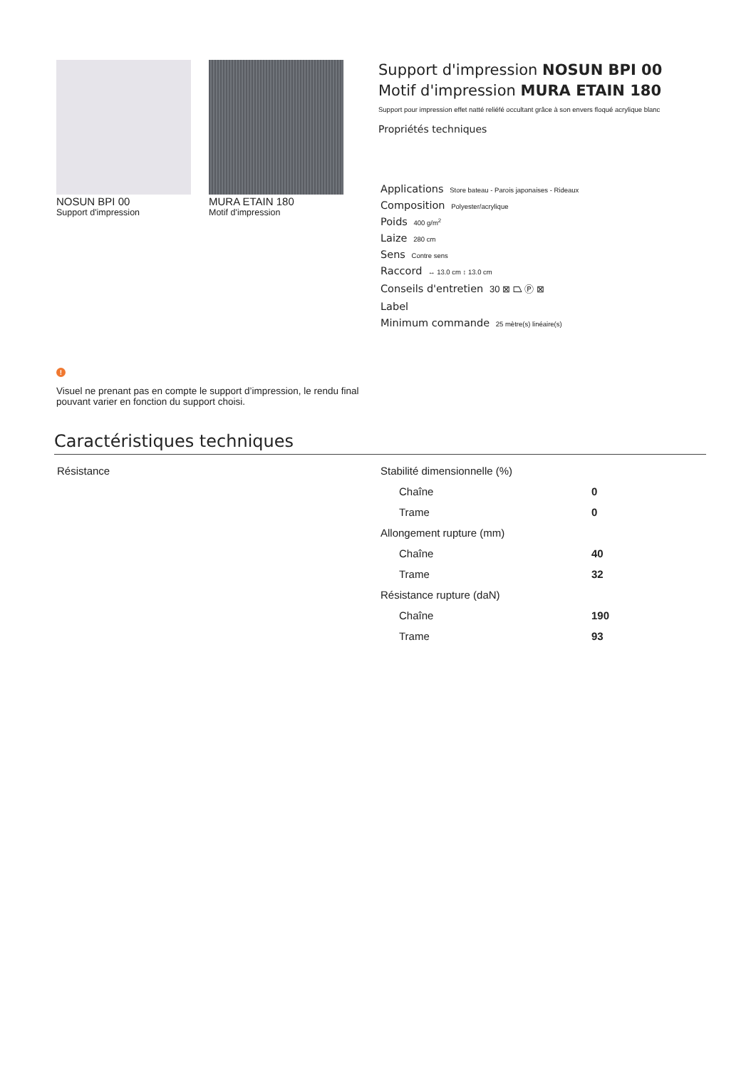NOSUN BPI 00
Support d'impression
MURA ETAIN 180
Motif d'impression
Support d'impression NOSUN BPI 00
Motif d'impression MURA ETAIN 180
Support pour impression effet natté reliéfé occultant grâce à son envers floqué acrylique blanc
Propriétés techniques
Applications Store bateau - Parois japonaises - Rideaux
Composition Polyester/acrylique
Poids 400 g/m<sup>2</sup>
Laize 280 cm
Sens Contre sens
Raccord ↔ 13.0 cm ↕ 13.0 cm
Conseils d'entretien 30 ⊠ ⏢ Ⓟ ⊠
Label
Minimum commande 25 mètre(s) linéaire(s)
!
Visuel ne prenant pas en compte le support d’impression, le rendu final pouvant varier en fonction du support choisi.
Caractéristiques techniques
Résistance
| Stabilité dimensionnelle (%) | |
| Chaîne | 0 |
| Trame | 0 |
| Allongement rupture (mm) | |
| Chaîne | 40 |
| Trame | 32 |
| Résistance rupture (daN) | |
| Chaîne | 190 |
| Trame | 93 |